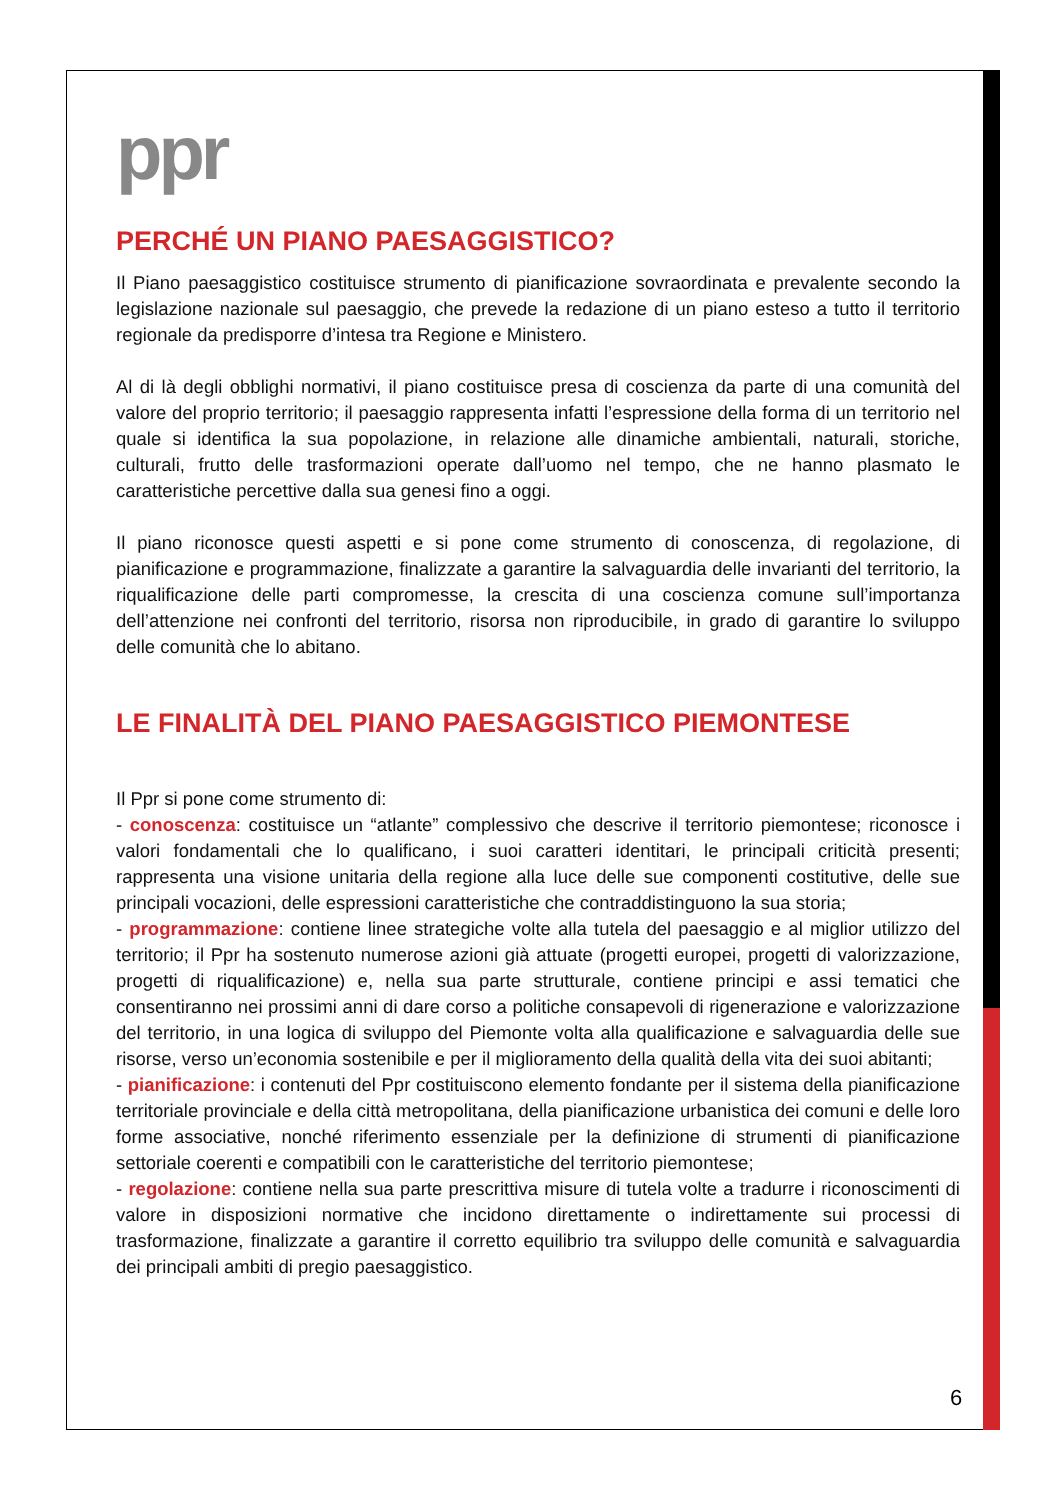ppr
PERCHÉ UN PIANO PAESAGGISTICO?
Il Piano paesaggistico costituisce strumento di pianificazione sovraordinata e prevalente secondo la legislazione nazionale sul paesaggio, che prevede la redazione di un piano esteso a tutto il territorio regionale da predisporre d’intesa tra Regione e Ministero.
Al di là degli obblighi normativi, il piano costituisce presa di coscienza da parte di una comunità del valore del proprio territorio; il paesaggio rappresenta infatti l’espressione della forma di un territorio nel quale si identifica la sua popolazione, in relazione alle dinamiche ambientali, naturali, storiche, culturali, frutto delle trasformazioni operate dall’uomo nel tempo, che ne hanno plasmato le caratteristiche percettive dalla sua genesi fino a oggi.
Il piano riconosce questi aspetti e si pone come strumento di conoscenza, di regolazione, di pianificazione e programmazione, finalizzate a garantire la salvaguardia delle invarianti del territorio, la riqualificazione delle parti compromesse, la crescita di una coscienza comune sull’importanza dell’attenzione nei confronti del territorio, risorsa non riproducibile, in grado di garantire lo sviluppo delle comunità che lo abitano.
LE FINALITÀ DEL PIANO PAESAGGISTICO PIEMONTESE
Il Ppr si pone come strumento di:
- conoscenza: costituisce un “atlante” complessivo che descrive il territorio piemontese; riconosce i valori fondamentali che lo qualificano, i suoi caratteri identitari, le principali criticità presenti; rappresenta una visione unitaria della regione alla luce delle sue componenti costitutive, delle sue principali vocazioni, delle espressioni caratteristiche che contraddistinguono la sua storia;
- programmazione: contiene linee strategiche volte alla tutela del paesaggio e al miglior utilizzo del territorio; il Ppr ha sostenuto numerose azioni già attuate (progetti europei, progetti di valorizzazione, progetti di riqualificazione) e, nella sua parte strutturale, contiene principi e assi tematici che consentiranno nei prossimi anni di dare corso a politiche consapevoli di rigenerazione e valorizzazione del territorio, in una logica di sviluppo del Piemonte volta alla qualificazione e salvaguardia delle sue risorse, verso un’economia sostenibile e per il miglioramento della qualità della vita dei suoi abitanti;
- pianificazione: i contenuti del Ppr costituiscono elemento fondante per il sistema della pianificazione territoriale provinciale e della città metropolitana, della pianificazione urbanistica dei comuni e delle loro forme associative, nonché riferimento essenziale per la definizione di strumenti di pianificazione settoriale coerenti e compatibili con le caratteristiche del territorio piemontese;
- regolazione: contiene nella sua parte prescrittiva misure di tutela volte a tradurre i riconoscimenti di valore in disposizioni normative che incidono direttamente o indirettamente sui processi di trasformazione, finalizzate a garantire il corretto equilibrio tra sviluppo delle comunità e salvaguardia dei principali ambiti di pregio paesaggistico.
6